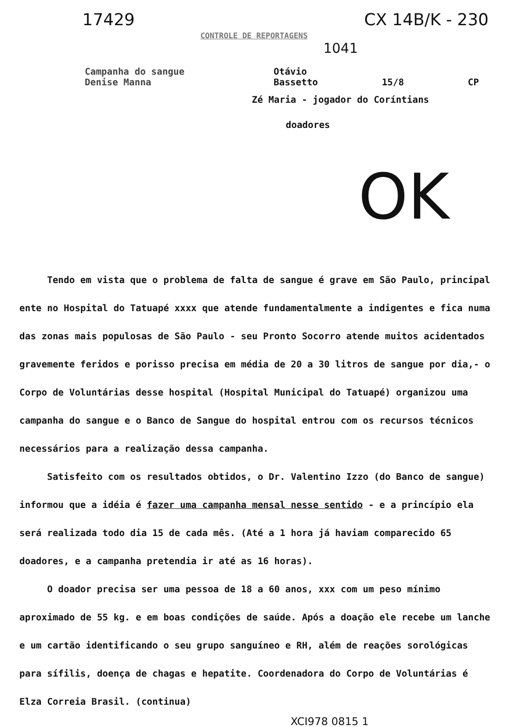17429 CX 14B/K - 230
CONTROLE DE REPORTAGENS
1041
Campanha do sangue
Denise Manna
Otávio
Bassetto 15/8 CP
Zé Maria - jogador do Coríntians
doadores
OK
Tendo em vista que o problema de falta de sangue é grave em São Paulo, principal ente no Hospital do Tatuapé xxxx que atende fundamentalmente a indigentes e fica numa das zonas mais populosas de São Paulo - seu Pronto Socorro atende muitos acidentados gravemente feridos e porisso precisa em média de 20 a 30 litros de sangue por dia,- o Corpo de Voluntárias desse hospital (Hospital Municipal do Tatuapé) organizou uma campanha do sangue e o Banco de Sangue do hospital entrou com os recursos técnicos necessários para a realização dessa campanha.
Satisfeito com os resultados obtidos, o Dr. Valentino Izzo (do Banco de sangue) informou que a idéia é fazer uma campanha mensal nesse sentido - e a princípio ela será realizada todo dia 15 de cada mês. (Até a 1 hora já haviam comparecido 65 doadores, e a campanha pretendia ir até as 16 horas).
O doador precisa ser uma pessoa de 18 a 60 anos, xxx com um peso mínimo aproximado de 55 kg. e em boas condições de saúde. Após a doação ele recebe um lanche e um cartão identificando o seu grupo sanguíneo e RH, além de reações sorológicas para sífilis, doença de chagas e hepatite. Coordenadora do Corpo de Voluntárias é Elza Correia Brasil. (continua)
XCI978 0815 1